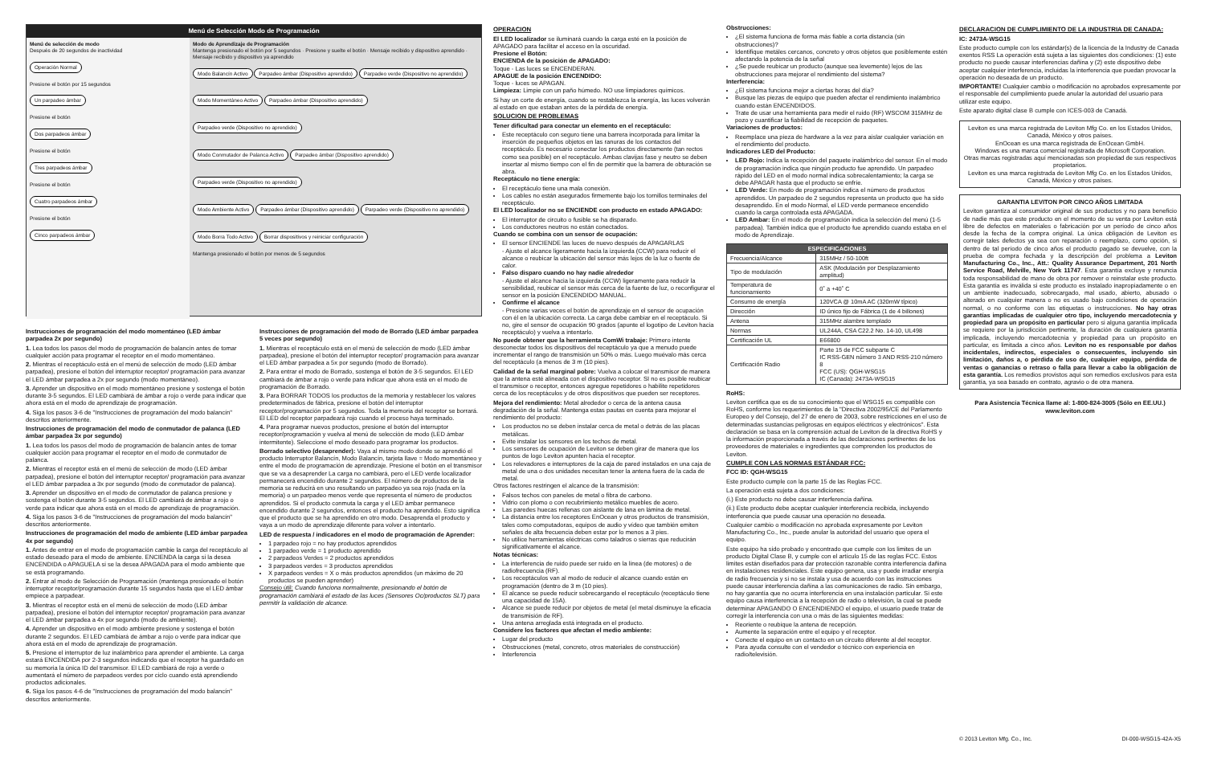Menú de Selección Modo de Programación
Menú de selección de modo
Después de 20 segundos de inactividad
Operación Normal
Presione el botón por 15 segundos
Un parpadeo ámbar
Presione el botón
Dos parpadeos ámbar
Presione el botón
Tres parpadeos ámbar
Presione el botón
Cuatro parpadeos ámbar
Presione el botón
Cinco parpadeos ámbar
Modo de Aprendizaje de Programación
Mantenga presionado el botón por 5 segundos · Presione y suelte el botón · Mensaje recibido y dispositivo aprendido · Mensaje recibido y dispositivo ya aprendido
Modo Balancín Activo Parpadeo ámbar (Dispositivo aprendido) Parpadeo verde (Dispositivo no aprendido)
Modo Momentáneo Activo Parpadeo ámbar (Dispositivo aprendido) Parpadeo verde (Dispositivo no aprendido)
Modo Conmutador de Palanca Activo Parpadeo ámbar (Dispositivo aprendido) Parpadeo verde (Dispositivo no aprendido)
Modo Ambiente Activo Parpadeo ámbar (Dispositivo aprendido) Parpadeo verde (Dispositivo no aprendido)
Modo Borra Todo Activo Borrar dispositivos y reiniciar configuración
Mantenga presionado el botón por menos de 5 segundos
Instrucciones de programación del modo momentáneo (LED ámbar parpadea 2x por segundo)
1. Lea todos los pasos del modo de programación de balancín antes de tomar cualquier acción para programar el receptor en el modo momentáneo.
2. Mientras el receptáculo está en el menú de selección de modo (LED ámbar parpadea), presione el botón del interruptor receptor/ programación para avanzar el LED ámbar parpadea a 2x por segundo (modo momentáneo).
3. Aprender un dispositivo en el modo momentáneo presione y sostenga el botón durante 3-5 segundos. El LED cambiará de ámbar a rojo o verde para indicar que ahora está en el modo de aprendizaje de programación.
4. Siga los pasos 3-6 de "Instrucciones de programación del modo balancín" descritos anteriormente.
Instrucciones de programación del modo de conmutador de palanca (LED ámbar parpadea 3x por segundo)
1. Lea todos los pasos del modo de programación de balancín antes de tomar cualquier acción para programar el receptor en el modo de conmutador de palanca.
2. Mientras el receptor está en el menú de selección de modo (LED ámbar parpadea), presione el botón del interruptor receptor/ programación para avanzar el LED ámbar parpadea a 3x por segundo (modo de conmutador de palanca).
3. Aprender un dispositivo en el modo de conmutador de palanca presione y sostenga el botón durante 3-5 segundos. El LED cambiará de ámbar a rojo o verde para indicar que ahora está en el modo de aprendizaje de programación.
4. Siga los pasos 3-6 de "Instrucciones de programación del modo balancín" descritos anteriormente.
Instrucciones de programación del modo de ambiente (LED ámbar parpadea 4x por segundo)
1. Antes de entrar en el modo de programación cambie la carga del receptáculo al estado deseado para el modo de ambiente. ENCIENDA la carga si la desea ENCENDIDA o APAGUELA si se la desea APAGADA para el modo ambiente que se está programando.
2. Entrar al modo de Selección de Programación (mantenga presionado el botón interruptor receptor/programación durante 15 segundos hasta que el LED ámbar empiece a parpadear.
3. Mientras el receptor está en el menú de selección de modo (LED ámbar parpadea), presione el botón del interruptor receptor/ programación para avanzar el LED ámbar parpadea a 4x por segundo (modo de ambiente).
4. Aprender un dispositivo en el modo ambiente presione y sostenga el botón durante 2 segundos. El LED cambiará de ámbar a rojo o verde para indicar que ahora está en el modo de aprendizaje de programación.
5. Presione el interruptor de luz inalámbrico para aprender el ambiente. La carga estará ENCENDIDA por 2-3 segundos indicando que el receptor ha guardado en su memoria la única ID del transmisor. El LED cambiará de rojo a verde o aumentará el número de parpadeos verdes por ciclo cuando está aprendiendo productos adicionales.
6. Siga los pasos 4-6 de "Instrucciones de programación del modo balancín" descritos anteriormente.
Instrucciones de programación del modo de Borrado (LED ámbar parpadea 5 veces por segundo)
1. Mientras el receptáculo está en el menú de selección de modo (LED ámbar parpadea), presione el botón del interruptor receptor/ programación para avanzar el LED ámbar parpadea a 5x por segundo (modo de Borrado).
2. Para entrar el modo de Borrado, sostenga el botón de 3-5 segundos. El LED cambiará de ámbar a rojo o verde para indicar que ahora está en el modo de programación de Borrado.
3. Para BORRAR TODOS los productos de la memoria y restablecer los valores predeterminados de fábrica, presione el botón del interruptor receptor/programación por 5 segundos. Toda la memoria del receptor se borrará. El LED del receptor parpadeará rojo cuando el proceso haya terminado.
4. Para programar nuevos productos, presione el botón del interruptor receptor/programación y vuelva al menú de selección de modo (LED ámbar intermitente). Seleccione el modo deseado para programar los productos.
Borrado selectivo (desaprender): Vaya al mismo modo donde se aprendió el producto Interruptor Balancín, Modo Balancín, tarjeta llave = Modo momentáneo y entre el modo de programación de aprendizaje. Presione el botón en el transmisor que se va a desaprender La carga no cambiará, pero el LED verde localizador permanecerá encendido durante 2 segundos. El número de productos de la memoria se reducirá en uno resultando un parpadeo ya sea rojo (nada en la memoria) o un parpadeo menos verde que representa el número de productos aprendidos. Si el producto conmuta la carga y el LED ámbar permanece encendido durante 2 segundos, entonces el producto ha aprendido. Esto significa que el producto que se ha aprendido en otro modo. Desaprenda el producto y vaya a un modo de aprendizaje diferente para volver a intentarlo.
LED de respuesta / indicadores en el modo de programación de Aprender:
1 parpadeo rojo = no hay productos aprendidos
1 parpadeo verde = 1 producto aprendido
2 parpadeos Verdes = 2 productos aprendidos
3 parpadeos verdes = 3 productos aprendidos
X parpadeos verdes = X o más productos aprendidos (un máximo de 20 productos se pueden aprender)
Consejo útil: Cuando funciona normalmente, presionando el botón de programación cambiará el estado de las luces (Sensores Oc/productos SLT) para permitir la validación de alcance.
OPERACION
El LED localizador se iluminará cuando la carga esté en la posición de APAGADO para facilitar el acceso en la oscuridad.
Presione el Botón:
ENCIENDA de la posición de APAGADO:
Toque - Las luces se ENCENDERAN.
APAGUE de la posición ENCENDIDO:
Toque - luces se APAGAN.
Limpieza: Limpie con un paño húmedo. NO use limpiadores químicos.
Si hay un corte de energía, cuando se restablezca la energía, las luces volverán al estado en que estaban antes de la pérdida de energía.
SOLUCION DE PROBLEMAS
Tener dificultad para conectar un elemento en el receptáculo:
Este receptáculo con seguro tiene una barrera incorporada para limitar la inserción de pequeños objetos en las ranuras de los contactos del receptáculo. Es necesario conectar los productos directamente (tan rectos como sea posible) en el receptáculo. Ambas clavijas fase y neutro se deben insertar al mismo tiempo con el fin de permitir que la barrera de obturación se abra.
Receptáculo no tiene energía:
El receptáculo tiene una mala conexión.
Los cables no están asegurados firmemente bajo los tornillos terminales del receptáculo.
El LED localizador no se ENCIENDE con producto en estado APAGADO:
El interruptor de circuito o fusible se ha disparado.
Los conductores neutros no están conectados.
Cuando se combina con un sensor de ocupación:
El sensor ENCIENDE las luces de nuevo después de APAGARLAS
- Ajuste el alcance ligeramente hacia la izquierda (CCW) para reducir el alcance o reubicar la ubicación del sensor más lejos de la luz o fuente de calor.
Falso disparo cuando no hay nadie alrededor
- Ajuste el alcance hacia la izquierda (CCW) ligeramente para reducir la sensibilidad, reubicar el sensor más cerca de la fuente de luz, o reconfigurar el sensor en la posición ENCENDIDO MANUAL.
Confirme el alcance
- Presione varias veces el botón de aprendizaje en el sensor de ocupación con él en la ubicación correcta. La carga debe cambiar en el receptáculo. Si no, gire el sensor de ocupación 90 grados (apunte el logotipo de Leviton hacia receptáculo) y vuelva a intentarlo.
No puede obtener que la herramienta ComWi trabaje: Primero intente desconectar todos los dispositivos del receptáculo ya que a menudo puede incrementar el rango de transmisión un 50% o más. Luego muévalo más cerca del receptáculo (a menos de 3 m (10 pies).
Calidad de la señal marginal pobre: Vuelva a colocar el transmisor de manera que la antena esté alineada con el dispositivo receptor. SI no es posible reubicar el transmisor o receptor, entonces agregue repetidores o habilite repetidores cerca de los receptáculos y de otros dispositivos que pueden ser receptores.
Mejora del rendimiento: Metal alrededor o cerca de la antena causa degradación de la señal. Mantenga estas pautas en cuenta para mejorar el rendimiento del producto:
Los productos no se deben instalar cerca de metal o detrás de las placas metálicas.
Evite instalar los sensores en los techos de metal.
Los sensores de ocupación de Leviton se deben girar de manera que los puntos de logo Leviton apunten hacia el receptor.
Los relevadores e interruptores de la caja de pared instalados en una caja de metal de una o dos unidades necesitan tener la antena fuera de la cada de metal.
Otros factores restringen el alcance de la transmisión:
Falsos techos con paneles de metal o fibra de carbono.
Vidrio con plomo o con recubrimiento metálico muebles de acero.
Las paredes huecas rellenas con aislante de lana en lámina de metal.
La distancia entre los receptores EnOcean y otros productos de transmisión, tales como computadoras, equipos de audio y vídeo que también emiten señales de alta frecuencia deben estar por lo menos a 3 pies.
No utilice herramientas eléctricas como taladros o sierras que reducirán significativamente el alcance.
Notas técnicas:
La interferencia de ruido puede ser ruido en la línea (de motores) o de radiofrecuencia (RF).
Los receptáculos van al modo de reducir el alcance cuando están en programación (dentro de 3 m (10 pies).
El alcance se puede reducir sobrecargando el receptáculo (receptáculo tiene una capacidad de 15A).
Alcance se puede reducir por objetos de metal (el metal disminuye la eficacia de transmisión de RF).
Una antena arreglada está integrada en el producto.
Considere los factores que afectan el medio ambiente:
Lugar del producto
Obstrucciones (metal, concreto, otros materiales de construcción)
Interferencia
Obstrucciones:
¿El sistema funciona de forma más fiable a corta distancia (sin obstrucciones)?
Identifique metáles cercanos, concreto y otros objetos que posiblemente estén afectando la potencia de la señal
¿Se puede reubicar un producto (aunque sea levemente) lejos de las obstrucciones para mejorar el rendimiento del sistema?
Interferencia:
¿El sistema funciona mejor a ciertas horas del día?
Busque las piezas de equipo que pueden afectar el rendimiento inalámbrico cuando están ENCENDIDOS.
Trate de usar una herramienta para medir el ruido (RF) WSCOM 315MHz de pozo y cuantificar la fiabilidad de recepción de paquetes.
Variaciones de productos:
Reemplace una pieza de hardware a la vez para aislar cualquier variación en el rendimiento del producto.
Indicadores LED del Producto:
LED Rojo: Indica la recepción del paquete inalámbrico del sensor. En el modo de programación indica que ningún producto fue aprendido. Un parpadeo rápido del LED en el modo normal indica sobrecalentamiento; la carga se debe APAGAR hasta que el producto se enfríe.
LED Verde: En modo de programación indica el número de productos aprendidos. Un parpadeo de 2 segundos representa un producto que ha sido desaprendido. En el modo Normal, el LED verde permanece encendido cuando la carga controlada está APAGADA.
LED Ambar: En el modo de programación indica la selección del menú (1-5 parpadea). También indica que el producto fue aprendido cuando estaba en el modo de Aprendizaje.
| ESPECIFICACIONES | |
| --- | --- |
| Frecuencia/Alcance | 315MHz / 50-100ft |
| Tipo de modulación | ASK (Modulación por Desplazamiento amplitud) |
| Temperatura de funcionamiento | 0˚ a +40˚ C |
| Consumo de energía | 120VCA @ 10mA AC (320mW típico) |
| Dirección | ID único fijo de Fábrica (1 de 4 billones) |
| Antena | 315MHz alambre templado |
| Normas | UL244A, CSA C22.2 No. 14-10, UL498 |
| Certificación UL | E66800 |
| Certificación Radio | Parte 15 de FCC subparte C IC RSS-GEN número 3 AND RSS-210 número 8 FCC (US): QGH-WSG15 IC (Canada): 2473A-WSG15 |
RoHS:
Leviton certifica que es de su conocimiento que el WSG15 es compatible con RoHS, conforme los requerimientos de la "Directiva 2002/95/CE del Parlamento Europeo y del Consejo, del 27 de enero de 2003, sobre restricciones en el uso de determinadas sustancias peligrosas en equipos eléctricos y electrónicos". Esta declaración se basa en la comprensión actual de Leviton de la directiva RoHS y la información proporcionada a través de las declaraciones pertinentes de los proveedores de materiales e ingredientes que comprenden los productos de Leviton.
CUMPLE CON LAS NORMAS ESTÁNDAR FCC:
FCC ID: QGH-WSG15
Este producto cumple con la parte 15 de las Reglas FCC.
La operación está sujeta a dos condiciones:
(i.) Este producto no debe causar interferencia dañina.
(ii.) Este producto debe aceptar cualquier interferencia recibida, incluyendo interferencia que puede causar una operación no deseada.
Cualquier cambio o modificación no aprobada expresamente por Leviton Manufacturing Co., Inc., puede anular la autoridad del usuario que opera el equipo.
Este equipo ha sido probado y encontrado que cumple con los limites de un producto Digital Clase B, y cumple con el artículo 15 de las reglas FCC. Estos limites están diseñados para dar protección razonable contra interferencia dañina en instalaciones residenciales. Este equipo genera, usa y puede irradiar energía de radio frecuencia y si no se instala y usa de acuerdo con las instrucciones puede causar interferencia dañina a las comunicaciones de radio. Sin embargo, no hay garantía que no ocurra interferencia en una instalación particular. Si este equipo causa interferencia a la recepción de radio o televisión, la cual se puede determinar APAGANDO O ENCENDIENDO el equipo, el usuario puede tratar de corregir la interferencia con una o más de las siguientes medidas:
Reoriente o reubique la antena de recepción.
Aumente la separación entre el equipo y el receptor.
Conecte el equipo en un contacto en un circuito diferente al del receptor.
Para ayuda consulte con el vendedor o técnico con experiencia en radio/televisión.
DECLARACION DE CUMPLIMIENTO DE LA INDUSTRIA DE CANADA:
IC: 2473A-WSG15
Este producto cumple con los estándar(s) de la licencia de la Industry de Canada exentos RSS La operación está sujeta a las siguientes dos condiciones: (1) este producto no puede causar interferencias dañina y (2) este dispositivo debe aceptar cualquier interferencia, incluidas la interferencia que puedan provocar la operación no deseada de un producto.
IMPORTANTE! Cualquier cambio o modificación no aprobados expresamente por el responsable del cumplimiento puede anular la autoridad del usuario para utilizar este equipo.
Este aparato digital clase B cumple con ICES-003 de Canadá.
Leviton es una marca registrada de Leviton Mfg Co. en los Estados Unidos, Canadá, México y otros países.
EnOcean es una marca registrada de EnOcean GmbH.
Windows es una marca comercial registrada de Microsoft Corporation.
Otras marcas registradas aquí mencionadas son propiedad de sus respectivos propietarios.
Leviton es una marca registrada de Leviton Mfg Co. en los Estados Unidos, Canadá, México y otros países.
GARANTIA LEVITON POR CINCO AÑOS LIMITADA
Leviton garantiza al consumidor original de sus productos y no para beneficio de nadie más que este producto en el momento de su venta por Leviton está libre de defectos en materiales o fabricación por un período de cinco años desde la fecha de la compra original. La única obligación de Leviton es corregir tales defectos ya sea con reparación o reemplazo, como opción, si dentro de tal período de cinco años el producto pagado se devuelve, con la prueba de compra fechada y la descripción del problema a Leviton Manufacturing Co., Inc., Att.: Quality Assurance Department, 201 North Service Road, Melville, New York 11747. Esta garantía excluye y renuncia toda responsabilidad de mano de obra por remover o reinstalar este producto. Esta garantía es inválida si este producto es instalado inapropiadamente o en un ambiente inadecuado, sobrecargado, mal usado, abierto, abusado o alterado en cualquier manera o no es usado bajo condiciones de operación normal, o no conforme con las etiquetas o instrucciones. No hay otras garantías implicadas de cualquier otro tipo, incluyendo mercadotecnia y propiedad para un propósito en particular pero si alguna garantía implicada se requiere por la jurisdicción pertinente, la duración de cualquiera garantía implicada, incluyendo mercadotecnia y propiedad para un propósito en particular, es limitada a cinco años. Leviton no es responsable por daños incidentales, indirectos, especiales o consecuentes, incluyendo sin limitación, daños a, o pérdida de uso de, cualquier equipo, pérdida de ventas o ganancias o retraso o falla para llevar a cabo la obligación de esta garantía. Los remedios provistos aquí son remedios exclusivos para esta garantía, ya sea basado en contrato, agravio o de otra manera.
Para Asistencia Técnica llame al: 1-800-824-3005 (Sólo en EE.UU.)
www.leviton.com
© 2013 Leviton Mfg. Co., Inc. DI-000-WSG15-42A-X5